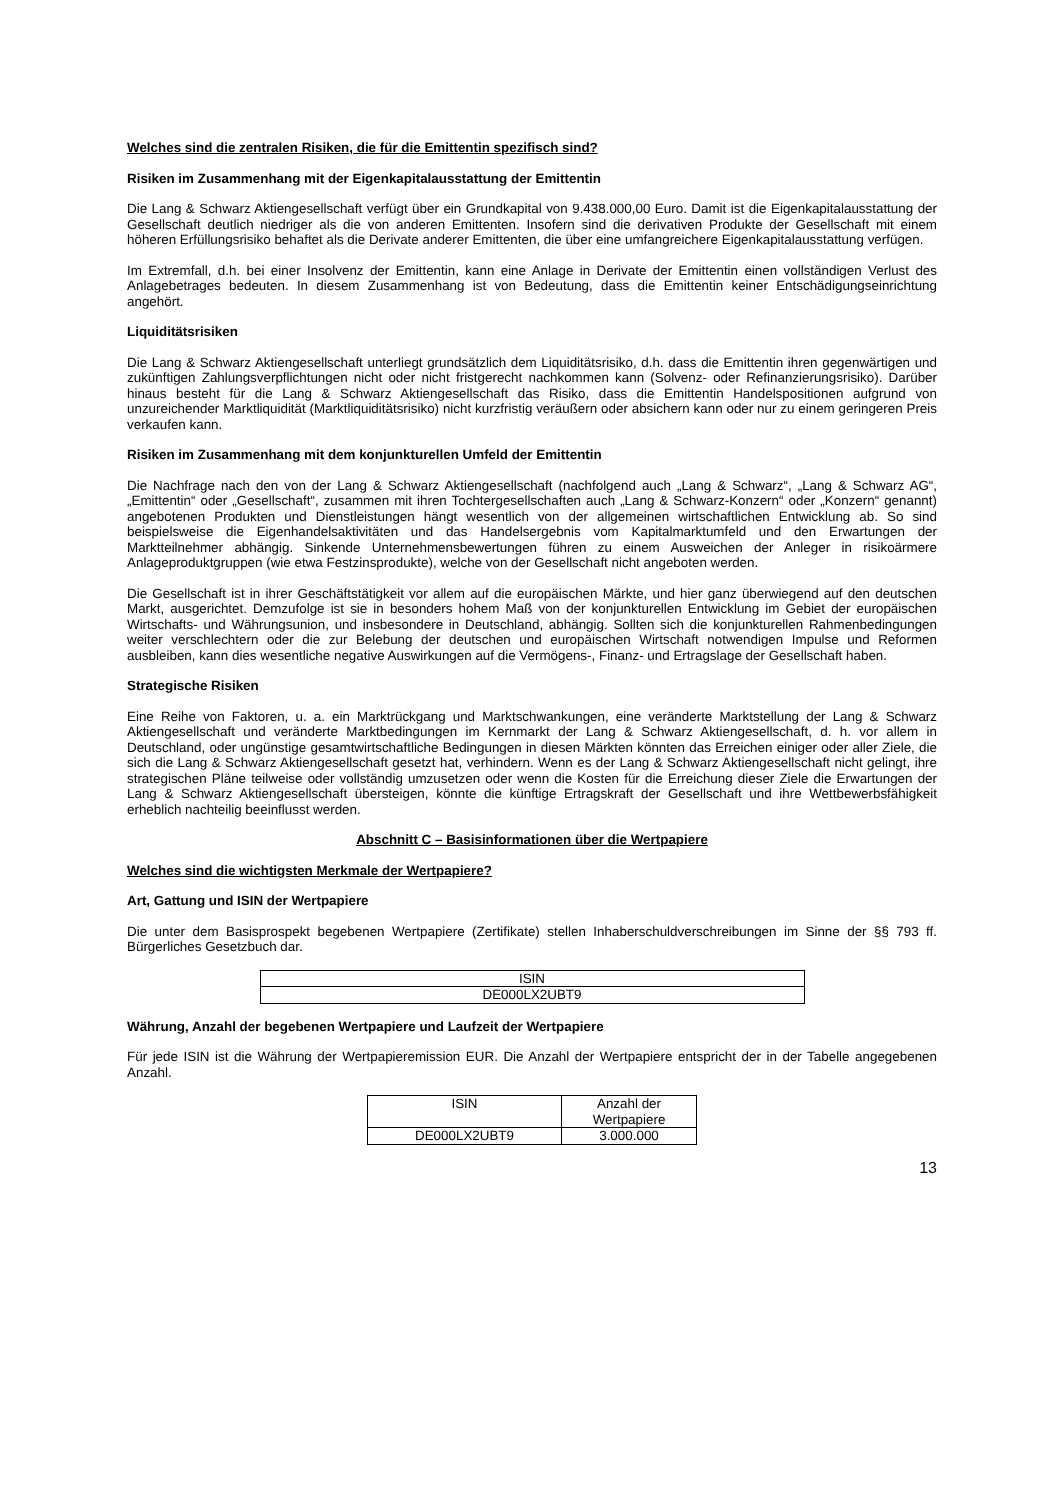Welches sind die zentralen Risiken, die für die Emittentin spezifisch sind?
Risiken im Zusammenhang mit der Eigenkapitalausstattung der Emittentin
Die Lang & Schwarz Aktiengesellschaft verfügt über ein Grundkapital von 9.438.000,00 Euro. Damit ist die Eigen­kapitalausstattung der Gesellschaft deutlich niedriger als die von anderen Emittenten. Insofern sind die derivativen Produkte der Gesellschaft mit einem höheren Erfüllungsrisiko behaftet als die Derivate anderer Emittenten, die über eine umfangreichere Eigenkapitalausstattung verfügen.
Im Extremfall, d.h. bei einer Insolvenz der Emittentin, kann eine Anlage in Derivate der Emittentin einen vollständigen Verlust des Anlagebetrages bedeuten. In diesem Zusammenhang ist von Bedeutung, dass die Emittentin keiner Entschädigungseinrichtung angehört.
Liquiditätsrisiken
Die Lang & Schwarz Aktiengesellschaft unterliegt grundsätzlich dem Liquiditätsrisiko, d.h. dass die Emittentin ihren gegenwärtigen und zukünftigen Zahlungsverpflichtungen nicht oder nicht fristgerecht nachkommen kann (Solvenz- oder Refinanzierungsrisiko). Darüber hinaus besteht für die Lang & Schwarz Aktiengesellschaft das Risiko, dass die Emittentin Handelspositionen aufgrund von unzureichender Marktliquidität (Marktliquiditätsrisiko) nicht kurzfristig veräußern oder absichern kann oder nur zu einem geringeren Preis verkaufen kann.
Risiken im Zusammenhang mit dem konjunkturellen Umfeld der Emittentin
Die Nachfrage nach den von der Lang & Schwarz Aktiengesellschaft (nachfolgend auch „Lang & Schwarz“, „Lang & Schwarz AG“, „Emittentin“ oder „Gesellschaft“, zusammen mit ihren Tochtergesellschaften auch „Lang & Schwarz-Konzern“ oder „Konzern“ genannt) angebotenen Produkten und Dienstleistungen hängt wesentlich von der allgemeinen wirtschaftlichen Entwicklung ab. So sind beispielsweise die Eigenhandelsaktivitäten und das Handelsergebnis vom Kapitalmarktumfeld und den Erwartungen der Marktteilnehmer abhängig. Sinkende Unternehmensbewertungen führen zu einem Ausweichen der Anleger in risikoärmere Anlageproduktgruppen (wie etwa Festzinsprodukte), welche von der Gesellschaft nicht angeboten werden.
Die Gesellschaft ist in ihrer Geschäftstätigkeit vor allem auf die europäischen Märkte, und hier ganz überwiegend auf den deutschen Markt, ausgerichtet. Demzufolge ist sie in besonders hohem Maß von der konjunkturellen Entwicklung im Gebiet der europäischen Wirtschafts- und Währungsunion, und insbesondere in Deutschland, abhängig. Sollten sich die konjunkturellen Rahmenbedingungen weiter verschlechtern oder die zur Belebung der deutschen und europäischen Wirtschaft notwendigen Impulse und Reformen ausbleiben, kann dies wesentliche negative Auswirkungen auf die Vermögens-, Finanz- und Ertragslage der Gesellschaft haben.
Strategische Risiken
Eine Reihe von Faktoren, u. a. ein Marktrückgang und Marktschwankungen, eine veränderte Marktstellung der Lang & Schwarz Aktiengesellschaft und veränderte Marktbedingungen im Kernmarkt der Lang & Schwarz Aktiengesellschaft, d. h. vor allem in Deutschland, oder ungünstige gesamtwirtschaftliche Bedingungen in diesen Märkten könnten das Erreichen einiger oder aller Ziele, die sich die Lang & Schwarz Aktiengesellschaft gesetzt hat, verhindern. Wenn es der Lang & Schwarz Aktiengesellschaft nicht gelingt, ihre strategischen Pläne teilweise oder vollständig umzusetzen oder wenn die Kosten für die Erreichung dieser Ziele die Erwartungen der Lang & Schwarz Aktiengesellschaft übersteigen, könnte die künftige Ertragskraft der Gesellschaft und ihre Wettbewerbsfähigkeit erheblich nachteilig beeinflusst werden.
Abschnitt C – Basisinformationen über die Wertpapiere
Welches sind die wichtigsten Merkmale der Wertpapiere?
Art, Gattung und ISIN der Wertpapiere
Die unter dem Basisprospekt begebenen Wertpapiere (Zertifikate) stellen Inhaberschuldverschreibungen im Sinne der §§ 793 ff. Bürgerliches Gesetzbuch dar.
| ISIN |
| DE000LX2UBT9 |
Währung, Anzahl der begebenen Wertpapiere und Laufzeit der Wertpapiere
Für jede ISIN ist die Währung der Wertpapieremission EUR. Die Anzahl der Wertpapiere entspricht der in der Tabelle angegebenen Anzahl.
| ISIN | Anzahl der Wertpapiere |
| DE000LX2UBT9 | 3.000.000 |
13